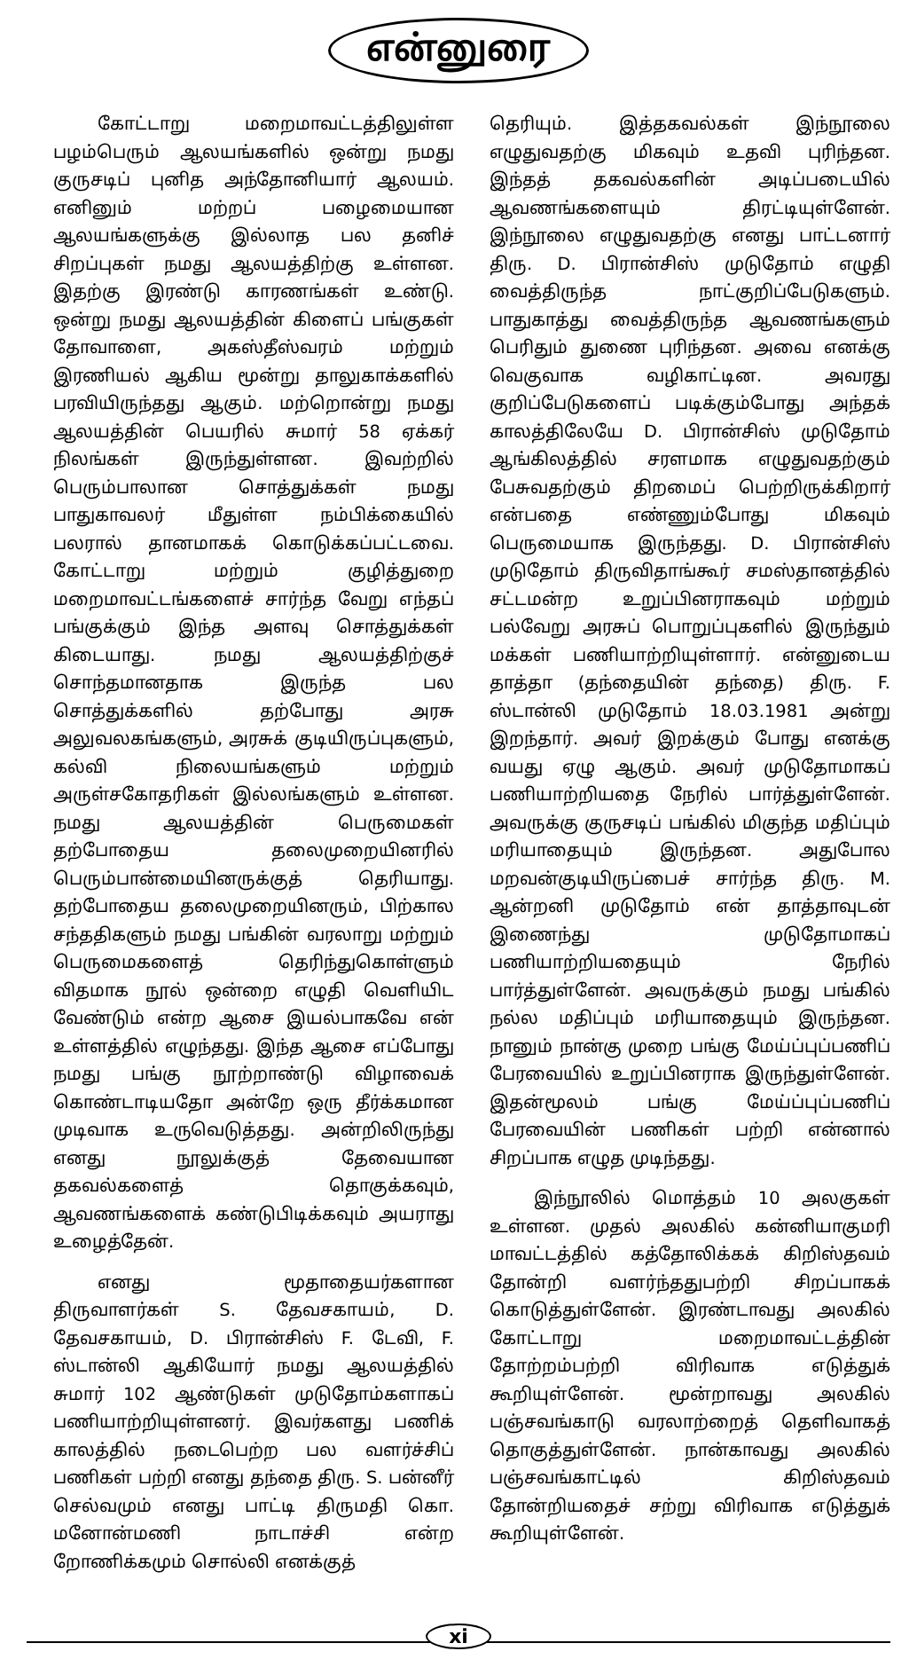என்னுரை
கோட்டாறு மறைமாவட்டத்திலுள்ள பழம்பெரும் ஆலயங்களில் ஒன்று நமது குருசடிப் புனித அந்தோனியார் ஆலயம். எனினும் மற்றப் பழைமையான ஆலயங்களுக்கு இல்லாத பல தனிச் சிறப்புகள் நமது ஆலயத்திற்கு உள்ளன. இதற்கு இரண்டு காரணங்கள் உண்டு. ஒன்று நமது ஆலயத்தின் கிளைப் பங்குகள் தோவாளை, அகஸ்தீஸ்வரம் மற்றும் இரணியல் ஆகிய மூன்று தாலுகாக்களில் பரவியிருந்தது ஆகும். மற்றொன்று நமது ஆலயத்தின் பெயரில் சுமார் 58 ஏக்கர் நிலங்கள் இருந்துள்ளன. இவற்றில் பெரும்பாலான சொத்துக்கள் நமது பாதுகாவலர் மீதுள்ள நம்பிக்கையில் பலரால் தானமாகக் கொடுக்கப்பட்டவை. கோட்டாறு மற்றும் குழித்துறை மறைமாவட்டங்களைச் சார்ந்த வேறு எந்தப் பங்குக்கும் இந்த அளவு சொத்துக்கள் கிடையாது. நமது ஆலயத்திற்குச் சொந்தமானதாக இருந்த பல சொத்துக்களில் தற்போது அரசு அலுவலகங்களும், அரசுக் குடியிருப்புகளும், கல்வி நிலையங்களும் மற்றும் அருள்சகோதரிகள் இல்லங்களும் உள்ளன. நமது ஆலயத்தின் பெருமைகள் தற்போதைய தலைமுறையினரில் பெரும்பான்மையினருக்குத் தெரியாது. தற்போதைய தலைமுறையினரும், பிற்கால சந்ததிகளும் நமது பங்கின் வரலாறு மற்றும் பெருமைகளைத் தெரிந்துகொள்ளும் விதமாக நூல் ஒன்றை எழுதி வெளியிட வேண்டும் என்ற ஆசை இயல்பாகவே என் உள்ளத்தில் எழுந்தது. இந்த ஆசை எப்போது நமது பங்கு நூற்றாண்டு விழாவைக் கொண்டாடியதோ அன்றே ஒரு தீர்க்கமான முடிவாக உருவெடுத்தது. அன்றிலிருந்து எனது நூலுக்குத் தேவையான தகவல்களைத் தொகுக்கவும், ஆவணங்களைக் கண்டுபிடிக்கவும் அயராது உழைத்தேன்.
எனது மூதாதையர்களான திருவாளர்கள் S. தேவசகாயம், D. தேவசகாயம், D. பிரான்சிஸ் F. டேவி, F. ஸ்டான்லி ஆகியோர் நமது ஆலயத்தில் சுமார் 102 ஆண்டுகள் முடுதோம்களாகப் பணியாற்றியுள்ளனர். இவர்களது பணிக் காலத்தில் நடைபெற்ற பல வளர்ச்சிப் பணிகள் பற்றி எனது தந்தை திரு. S. பன்னீர் செல்வமும் எனது பாட்டி திருமதி கொ. மனோன்மணி நாடாச்சி என்ற றோணிக்கமும் சொல்லி எனக்குத்
தெரியும். இத்தகவல்கள் இந்நூலை எழுதுவதற்கு மிகவும் உதவி புரிந்தன. இந்தத் தகவல்களின் அடிப்படையில் ஆவணங்களையும் திரட்டியுள்ளேன். இந்நூலை எழுதுவதற்கு எனது பாட்டனார் திரு. D. பிரான்சிஸ் முடுதோம் எழுதி வைத்திருந்த நாட்குறிப்பேடுகளும். பாதுகாத்து வைத்திருந்த ஆவணங்களும் பெரிதும் துணை புரிந்தன. அவை எனக்கு வெகுவாக வழிகாட்டின. அவரது குறிப்பேடுகளைப் படிக்கும்போது அந்தக் காலத்திலேயே D. பிரான்சிஸ் முடுதோம் ஆங்கிலத்தில் சரளமாக எழுதுவதற்கும் பேசுவதற்கும் திறமைப் பெற்றிருக்கிறார் என்பதை எண்ணும்போது மிகவும் பெருமையாக இருந்தது. D. பிரான்சிஸ் முடுதோம் திருவிதாங்கூர் சமஸ்தானத்தில் சட்டமன்ற உறுப்பினராகவும் மற்றும் பல்வேறு அரசுப் பொறுப்புகளில் இருந்தும் மக்கள் பணியாற்றியுள்ளார். என்னுடைய தாத்தா (தந்தையின் தந்தை) திரு. F. ஸ்டான்லி முடுதோம் 18.03.1981 அன்று இறந்தார். அவர் இறக்கும் போது எனக்கு வயது ஏழு ஆகும். அவர் முடுதோமாகப் பணியாற்றியதை நேரில் பார்த்துள்ளேன். அவருக்கு குருசடிப் பங்கில் மிகுந்த மதிப்பும் மரியாதையும் இருந்தன. அதுபோல மறவன்குடியிருப்பைச் சார்ந்த திரு. M. ஆன்றனி முடுதோம் என் தாத்தாவுடன் இணைந்து முடுதோமாகப் பணியாற்றியதையும் நேரில் பார்த்துள்ளேன். அவருக்கும் நமது பங்கில் நல்ல மதிப்பும் மரியாதையும் இருந்தன. நானும் நான்கு முறை பங்கு மேய்ப்புப்பணிப் பேரவையில் உறுப்பினராக இருந்துள்ளேன். இதன்மூலம் பங்கு மேய்ப்புப்பணிப் பேரவையின் பணிகள் பற்றி என்னால் சிறப்பாக எழுத முடிந்தது.
இந்நூலில் மொத்தம் 10 அலகுகள் உள்ளன. முதல் அலகில் கன்னியாகுமரி மாவட்டத்தில் கத்தோலிக்கக் கிறிஸ்தவம் தோன்றி வளர்ந்ததுபற்றி சிறப்பாகக் கொடுத்துள்ளேன். இரண்டாவது அலகில் கோட்டாறு மறைமாவட்டத்தின் தோற்றம்பற்றி விரிவாக எடுத்துக் கூறியுள்ளேன். மூன்றாவது அலகில் பஞ்சவங்காடு வரலாற்றைத் தெளிவாகத் தொகுத்துள்ளேன். நான்காவது அலகில் பஞ்சவங்காட்டில் கிறிஸ்தவம் தோன்றியதைச் சற்று விரிவாக எடுத்துக் கூறியுள்ளேன்.
xi